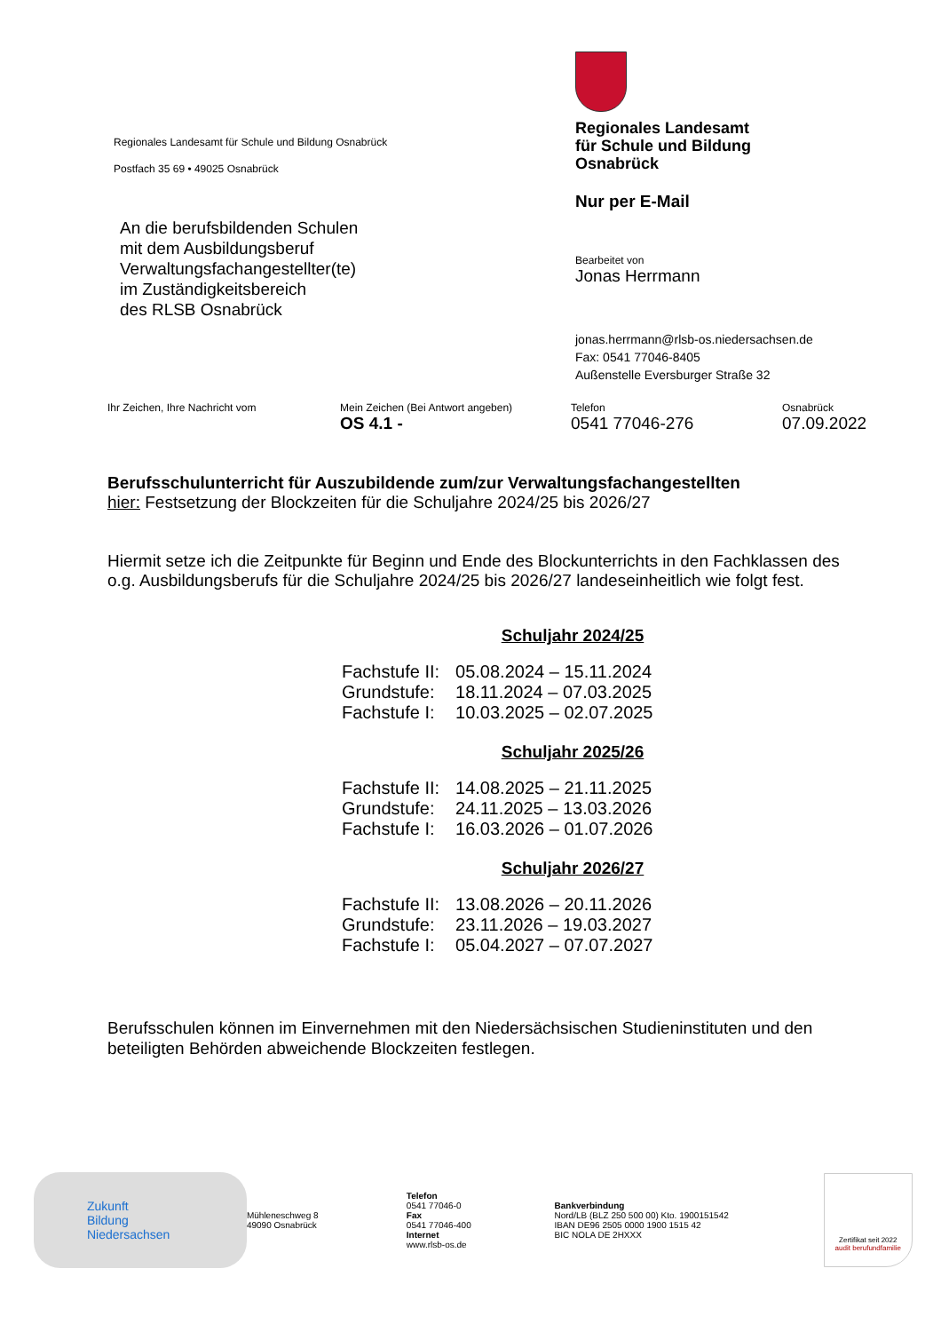Regionales Landesamt für Schule und Bildung Osnabrück
Postfach 35 69 • 49025 Osnabrück
An die berufsbildenden Schulen
mit dem Ausbildungsberuf
Verwaltungsfachangestellter(te)
im Zuständigkeitsbereich
des RLSB Osnabrück
Regionales Landesamt
für Schule und Bildung
Osnabrück
Nur per E-Mail
Bearbeitet von
Jonas Herrmann
jonas.herrmann@rlsb-os.niedersachsen.de
Fax: 0541 77046-8405
Außenstelle Eversburger Straße 32
Ihr Zeichen, Ihre Nachricht vom Mein Zeichen (Bei Antwort angeben)
OS 4.1 -
Telefon
0541 77046-276
Osnabrück
07.09.2022
Berufsschulunterricht für Auszubildende zum/zur Verwaltungsfachangestellten
hier: Festsetzung der Blockzeiten für die Schuljahre 2024/25 bis 2026/27
Hiermit setze ich die Zeitpunkte für Beginn und Ende des Blockunterrichts in den Fachklassen des o.g. Ausbildungsberufs für die Schuljahre 2024/25 bis 2026/27 landeseinheitlich wie folgt fest.
Schuljahr 2024/25
| Fachstufe II: | 05.08.2024 – 15.11.2024 |
| Grundstufe: | 18.11.2024 – 07.03.2025 |
| Fachstufe I: | 10.03.2025 – 02.07.2025 |
Schuljahr 2025/26
| Fachstufe II: | 14.08.2025 – 21.11.2025 |
| Grundstufe: | 24.11.2025 – 13.03.2026 |
| Fachstufe I: | 16.03.2026 – 01.07.2026 |
Schuljahr 2026/27
| Fachstufe II: | 13.08.2026 – 20.11.2026 |
| Grundstufe: | 23.11.2026 – 19.03.2027 |
| Fachstufe I: | 05.04.2027 – 07.07.2027 |
Berufsschulen können im Einvernehmen mit den Niedersächsischen Studieninstituten und den beteiligten Behörden abweichende Blockzeiten festlegen.
Zukunft
Bildung
Niedersachsen
Mühleneschweg 8
49090 Osnabrück
Telefon
0541 77046-0
Fax
0541 77046-400
Internet
www.rlsb-os.de
Bankverbindung
Nord/LB (BLZ 250 500 00) Kto. 1900151542
IBAN DE96 2505 0000 1900 1515 42
BIC NOLA DE 2HXXX
Zertifikat seit 2022
audit berufundfamilie